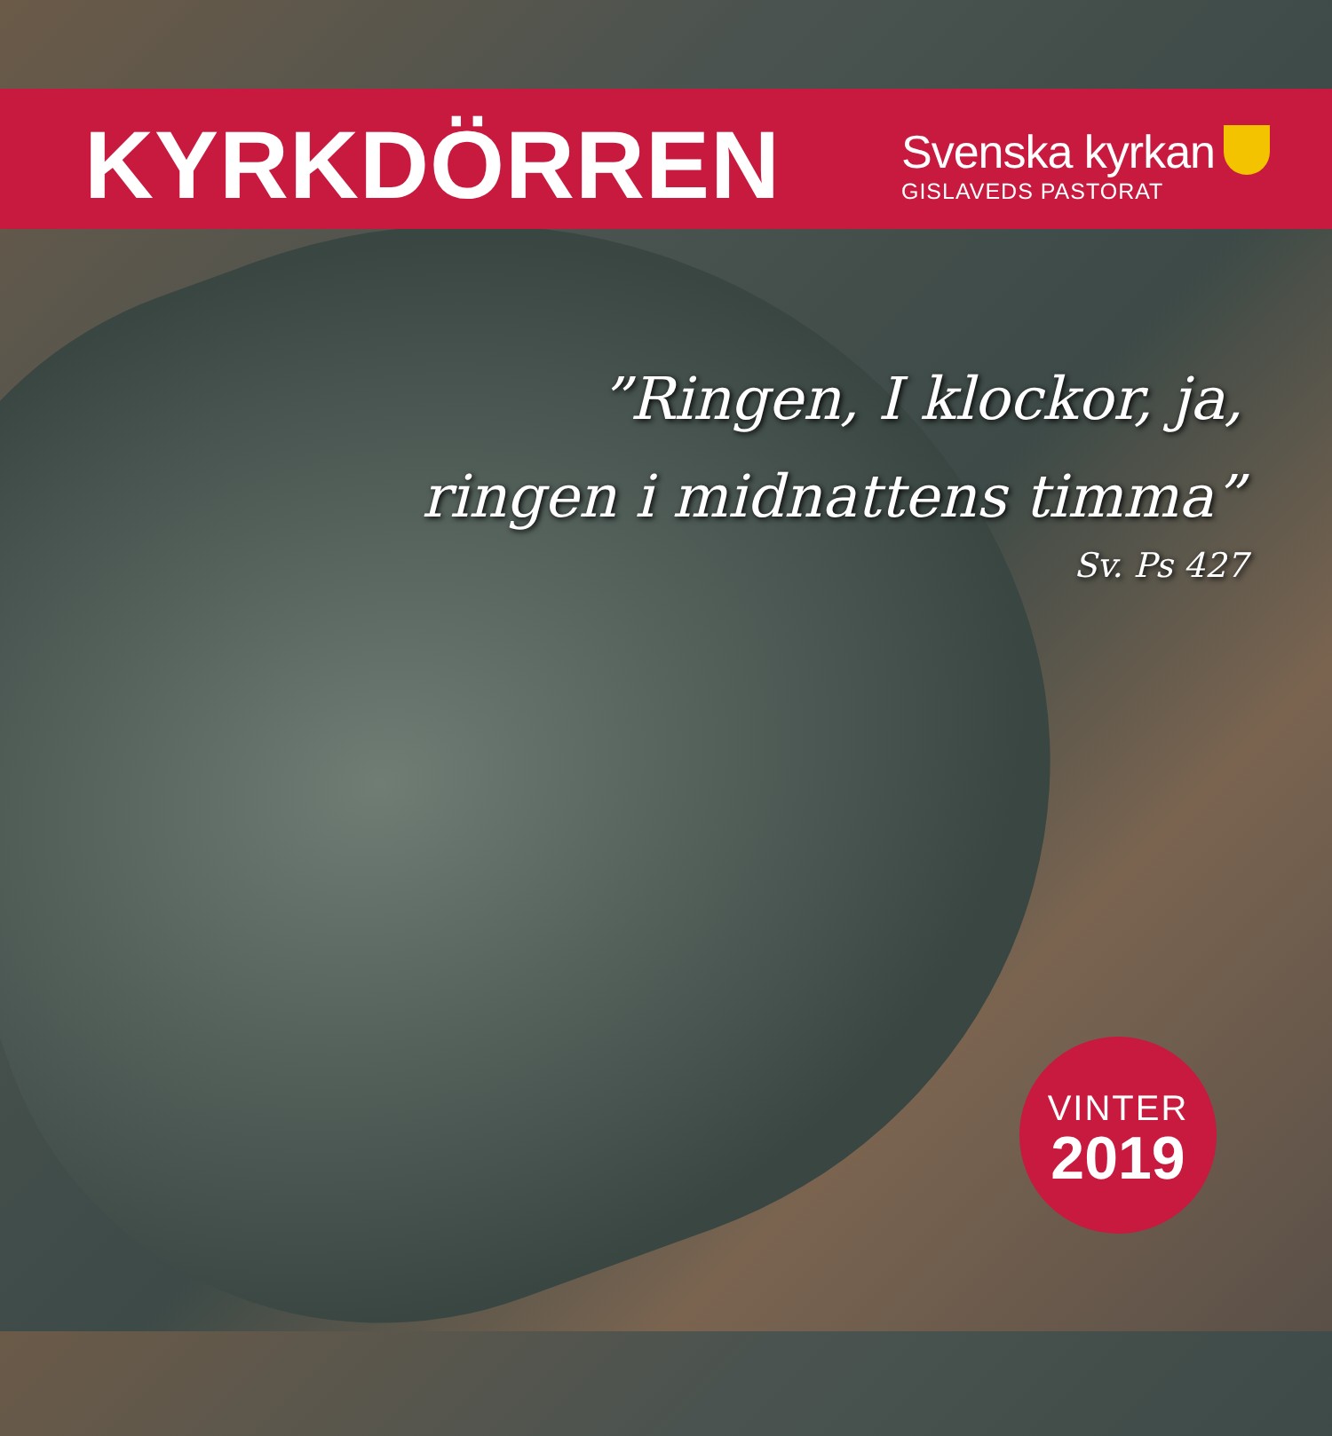KYRKDÖRREN
Svenska kyrkan
GISLAVEDS PASTORAT
”Ringen, I klockor, ja,
ringen i midnattens timma”
Sv. Ps 427
VINTER
2019